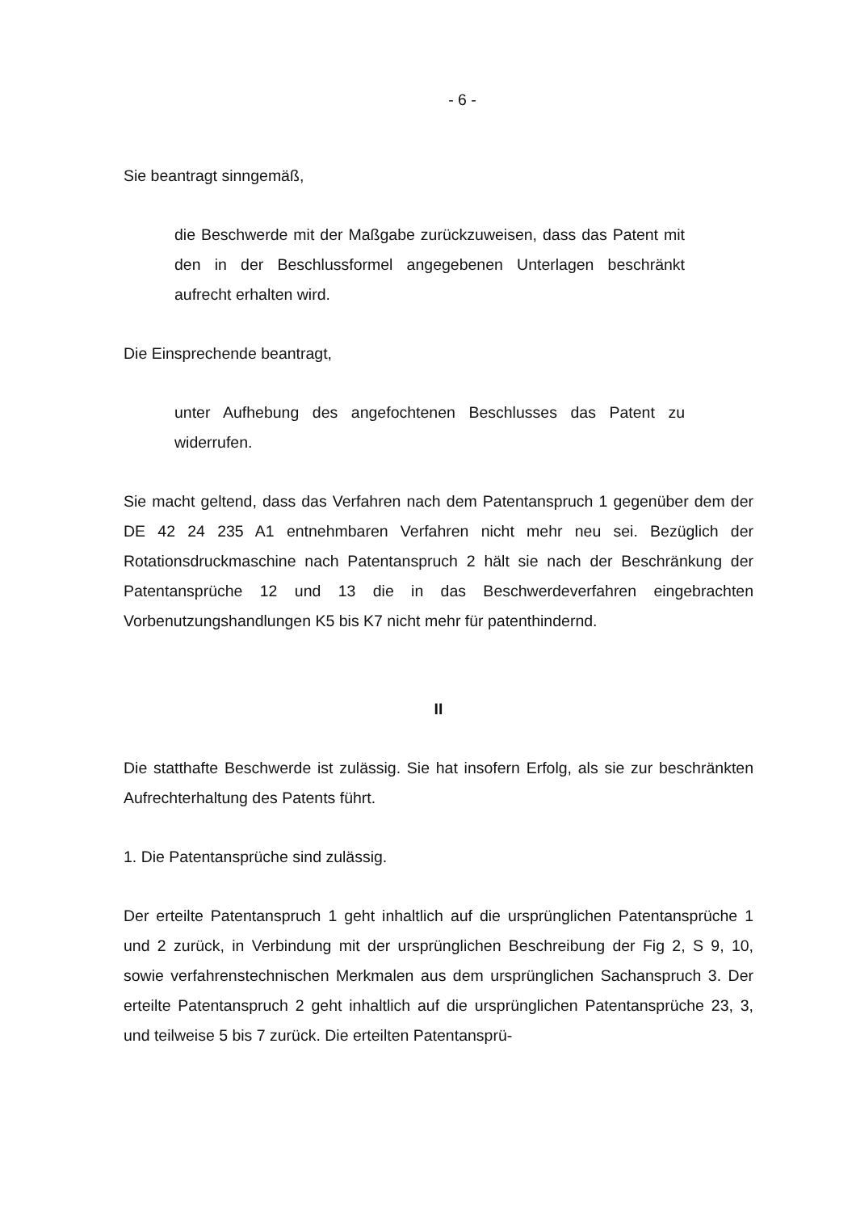- 6 -
Sie beantragt sinngemäß,
die Beschwerde mit der Maßgabe zurückzuweisen, dass das Patent mit den in der Beschlussformel angegebenen Unterlagen beschränkt aufrecht erhalten wird.
Die Einsprechende beantragt,
unter Aufhebung des angefochtenen Beschlusses das Patent zu widerrufen.
Sie macht geltend, dass das Verfahren nach dem Patentanspruch 1 gegenüber dem der DE 42 24 235 A1 entnehmbaren Verfahren nicht mehr neu sei. Bezüglich der Rotationsdruckmaschine nach Patentanspruch 2 hält sie nach der Beschränkung der Patentansprüche 12 und 13 die in das Beschwerdeverfahren eingebrachten Vorbenutzungshandlungen K5 bis K7 nicht mehr für patenthindernd.
II
Die statthafte Beschwerde ist zulässig. Sie hat insofern Erfolg, als sie zur beschränkten Aufrechterhaltung des Patents führt.
1. Die Patentansprüche sind zulässig.
Der erteilte Patentanspruch 1 geht inhaltlich auf die ursprünglichen Patentansprüche 1 und 2 zurück, in Verbindung mit der ursprünglichen Beschreibung der Fig 2, S 9, 10, sowie verfahrenstechnischen Merkmalen aus dem ursprünglichen Sachanspruch 3. Der erteilte Patentanspruch 2 geht inhaltlich auf die ursprünglichen Patentansprüche 23, 3, und teilweise 5 bis 7 zurück. Die erteilten Patentansprü-